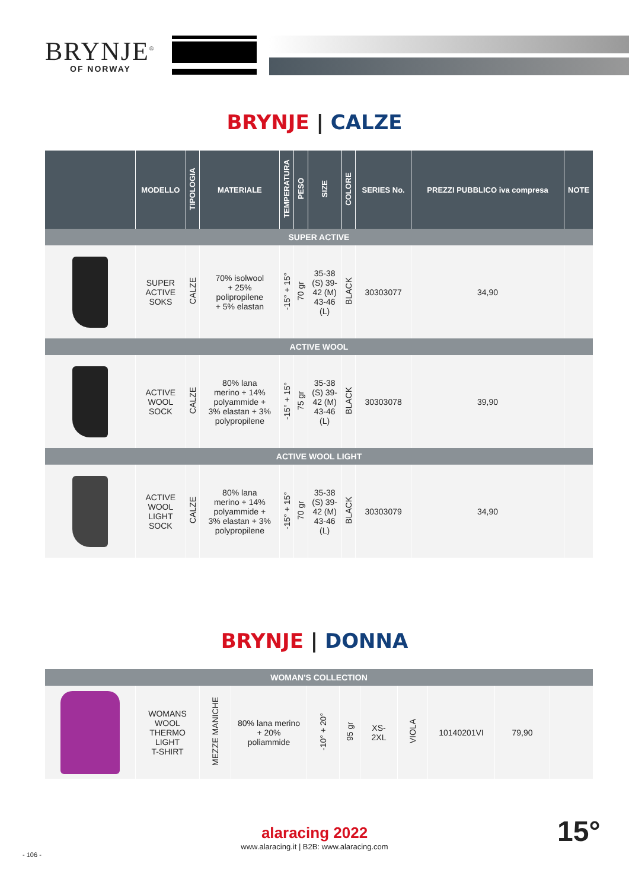BRYNJE<sup>®</sup>
OF NORWAY
BRYNJE | CALZE
| | MODELLO | TIPOLOGIA | MATERIALE | TEMPERATURA | PESO | SIZE | COLORE | SERIES No. | PREZZI PUBBLICO iva compresa | NOTE |
| --- | --- | --- | --- | --- | --- | --- | --- | --- | --- | --- |
| SUPER ACTIVE | | | | | | | | | | |
| | SUPER ACTIVE SOKS | CALZE | 70% isolwool + 25% polipropilene + 5% elastan | -15° + 15° | 70 gr | 35-38 (S) 39- 42 (M) 43-46 (L) | BLACK | 30303077 | 34,90 | |
| ACTIVE WOOL | | | | | | | | | | |
| | ACTIVE WOOL SOCK | CALZE | 80% lana merino + 14% polyammide + 3% elastan + 3% polypropilene | -15° + 15° | 75 gr | 35-38 (S) 39- 42 (M) 43-46 (L) | BLACK | 30303078 | 39,90 | |
| ACTIVE WOOL LIGHT | | | | | | | | | | |
| | ACTIVE WOOL LIGHT SOCK | CALZE | 80% lana merino + 14% polyammide + 3% elastan + 3% polypropilene | -15° + 15° | 70 gr | 35-38 (S) 39- 42 (M) 43-46 (L) | BLACK | 30303079 | 34,90 | |
BRYNJE | DONNA
| WOMAN'S COLLECTION | | | | | | | | | | |
| | WOMANS WOOL THERMO LIGHT T-SHIRT | MEZZE MANICHE | 80% lana merino + 20% poliammide | -10° + 20° | 95 gr | XS- 2XL | VIOLA | 10140201VI | 79,90 | |
alaracing 2022
www.alaracing.it | B2B: www.alaracing.com
- 106 -
15°